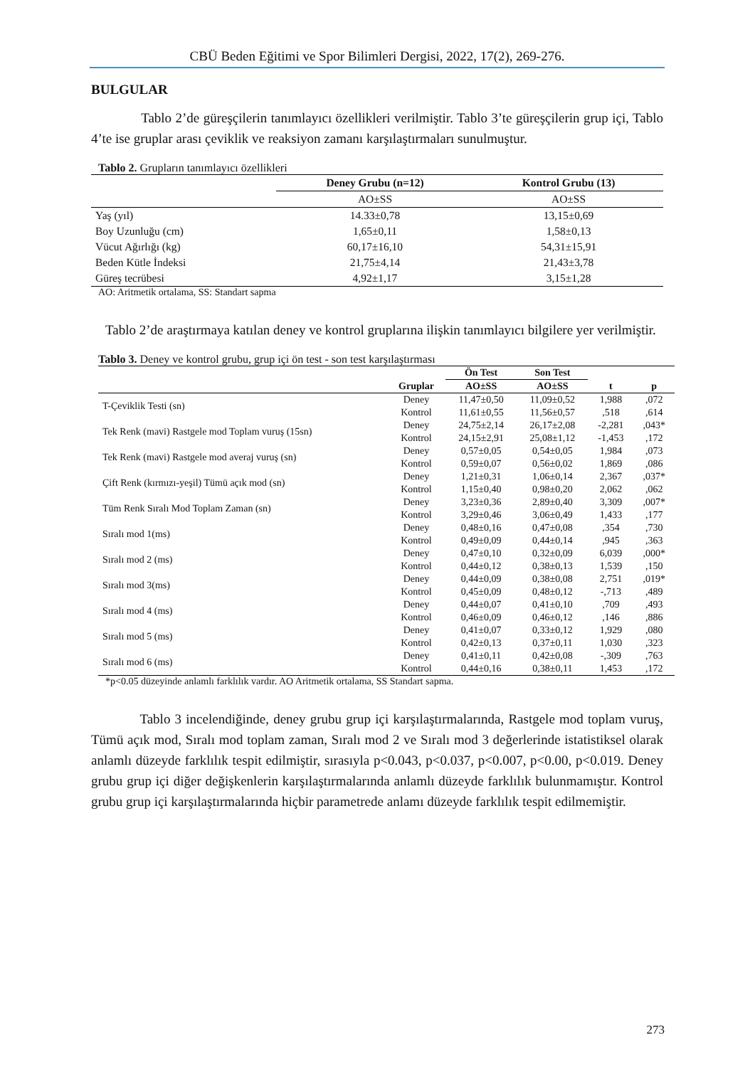CBÜ Beden Eğitimi ve Spor Bilimleri Dergisi, 2022, 17(2), 269-276.
BULGULAR
Tablo 2’de güreşçilerin tanımlayıcı özellikleri verilmiştir. Tablo 3’te güreşçilerin grup içi, Tablo 4’te ise gruplar arası çeviklik ve reaksiyon zamanı karşılaştırmaları sunulmuştur.
Tablo 2. Grupların tanımlayıcı özellikleri
| | Deney Grubu (n=12) | Kontrol Grubu (13) |
| --- | --- | --- |
| | AO±SS | AO±SS |
| Yaş (yıl) | 14.33±0,78 | 13,15±0,69 |
| Boy Uzunluğu (cm) | 1,65±0,11 | 1,58±0,13 |
| Vücut Ağırlığı (kg) | 60,17±16,10 | 54,31±15,91 |
| Beden Kütle İndeksi | 21,75±4,14 | 21,43±3,78 |
| Güreş tecrübesi | 4,92±1,17 | 3,15±1,28 |
AO: Aritmetik ortalama, SS: Standart sapma
Tablo 2’de araştırmaya katılan deney ve kontrol gruplarına ilişkin tanımlayıcı bilgilere yer verilmiştir.
Tablo 3. Deney ve kontrol grubu, grup içi ön test - son test karşılaştırması
| | | Ön Test | Son Test | | |
| --- | --- | --- | --- | --- | --- |
| | Gruplar | AO±SS | AO±SS | t | p |
| T-Çeviklik Testi (sn) | Deney | 11,47±0,50 | 11,09±0,52 | 1,988 | ,072 |
| | Kontrol | 11,61±0,55 | 11,56±0,57 | ,518 | ,614 |
| Tek Renk (mavi) Rastgele mod Toplam vuruş (15sn) | Deney | 24,75±2,14 | 26,17±2,08 | -2,281 | ,043* |
| | Kontrol | 24,15±2,91 | 25,08±1,12 | -1,453 | ,172 |
| Tek Renk (mavi) Rastgele mod averaj vuruş (sn) | Deney | 0,57±0,05 | 0,54±0,05 | 1,984 | ,073 |
| | Kontrol | 0,59±0,07 | 0,56±0,02 | 1,869 | ,086 |
| Çift Renk (kırmızı-yeşil) Tümü açık mod (sn) | Deney | 1,21±0,31 | 1,06±0,14 | 2,367 | ,037* |
| | Kontrol | 1,15±0,40 | 0,98±0,20 | 2,062 | ,062 |
| Tüm Renk Sıralı Mod Toplam Zaman (sn) | Deney | 3,23±0,36 | 2,89±0,40 | 3,309 | ,007* |
| | Kontrol | 3,29±0,46 | 3,06±0,49 | 1,433 | ,177 |
| Sıralı mod 1(ms) | Deney | 0,48±0,16 | 0,47±0,08 | ,354 | ,730 |
| | Kontrol | 0,49±0,09 | 0,44±0,14 | ,945 | ,363 |
| Sıralı mod 2 (ms) | Deney | 0,47±0,10 | 0,32±0,09 | 6,039 | ,000* |
| | Kontrol | 0,44±0,12 | 0,38±0,13 | 1,539 | ,150 |
| Sıralı mod 3(ms) | Deney | 0,44±0,09 | 0,38±0,08 | 2,751 | ,019* |
| | Kontrol | 0,45±0,09 | 0,48±0,12 | -,713 | ,489 |
| Sıralı mod 4 (ms) | Deney | 0,44±0,07 | 0,41±0,10 | ,709 | ,493 |
| | Kontrol | 0,46±0,09 | 0,46±0,12 | ,146 | ,886 |
| Sıralı mod 5 (ms) | Deney | 0,41±0,07 | 0,33±0,12 | 1,929 | ,080 |
| | Kontrol | 0,42±0,13 | 0,37±0,11 | 1,030 | ,323 |
| Sıralı mod 6 (ms) | Deney | 0,41±0,11 | 0,42±0,08 | -,309 | ,763 |
| | Kontrol | 0,44±0,16 | 0,38±0,11 | 1,453 | ,172 |
*p<0.05 düzeyinde anlamlı farklılık vardır. AO Aritmetik ortalama, SS Standart sapma.
Tablo 3 incelendiğinde, deney grubu grup içi karşılaştırmalarında, Rastgele mod toplam vuruş, Tümü açık mod, Sıralı mod toplam zaman, Sıralı mod 2 ve Sıralı mod 3 değerlerinde istatistiksel olarak anlamlı düzeyde farklılık tespit edilmiştir, sırasıyla p<0.043, p<0.037, p<0.007, p<0.00, p<0.019. Deney grubu grup içi diğer değişkenlerin karşılaştırmalarında anlamlı düzeyde farklılık bulunmamıştır. Kontrol grubu grup içi karşılaştırmalarında hiçbir parametrede anlamı düzeyde farklılık tespit edilmemiştir.
273